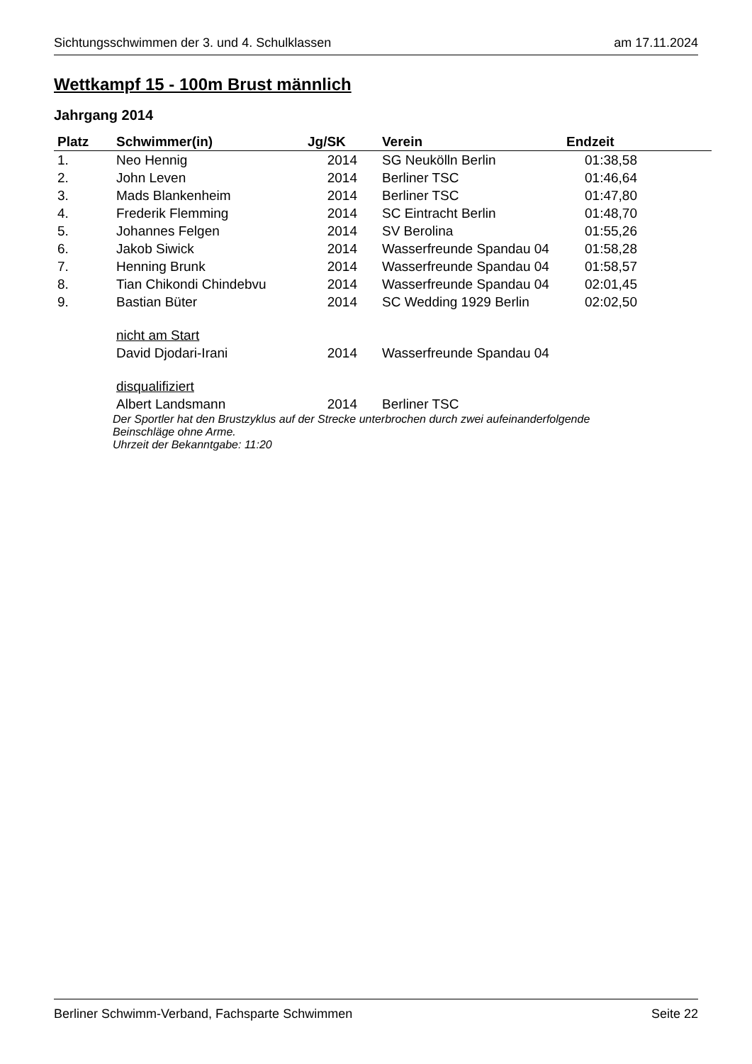Sichtungsschwimmen der 3. und 4. Schulklassen am 17.11.2024
Wettkampf 15 - 100m Brust männlich
Jahrgang 2014
| Platz | Schwimmer(in) | Jg/SK | Verein | Endzeit | |
| --- | --- | --- | --- | --- | --- |
| 1. | Neo Hennig | 2014 | SG Neukölln Berlin | 01:38,58 | |
| 2. | John Leven | 2014 | Berliner TSC | 01:46,64 | |
| 3. | Mads Blankenheim | 2014 | Berliner TSC | 01:47,80 | |
| 4. | Frederik Flemming | 2014 | SC Eintracht Berlin | 01:48,70 | |
| 5. | Johannes Felgen | 2014 | SV Berolina | 01:55,26 | |
| 6. | Jakob Siwick | 2014 | Wasserfreunde Spandau 04 | 01:58,28 | |
| 7. | Henning Brunk | 2014 | Wasserfreunde Spandau 04 | 01:58,57 | |
| 8. | Tian Chikondi Chindebvu | 2014 | Wasserfreunde Spandau 04 | 02:01,45 | |
| 9. | Bastian Büter | 2014 | SC Wedding 1929 Berlin | 02:02,50 | |
| | nicht am Start | | | | |
| | David Djodari-Irani | 2014 | Wasserfreunde Spandau 04 | | |
| | disqualifiziert | | | | |
| | Albert Landsmann | 2014 | Berliner TSC | | |
| | Der Sportler hat den Brustzyklus auf der Strecke unterbrochen durch zwei aufeinanderfolgende Beinschläge ohne Arme. Uhrzeit der Bekanntgabe: 11:20 | | | | |
Berliner Schwimm-Verband, Fachsparte Schwimmen Seite 22